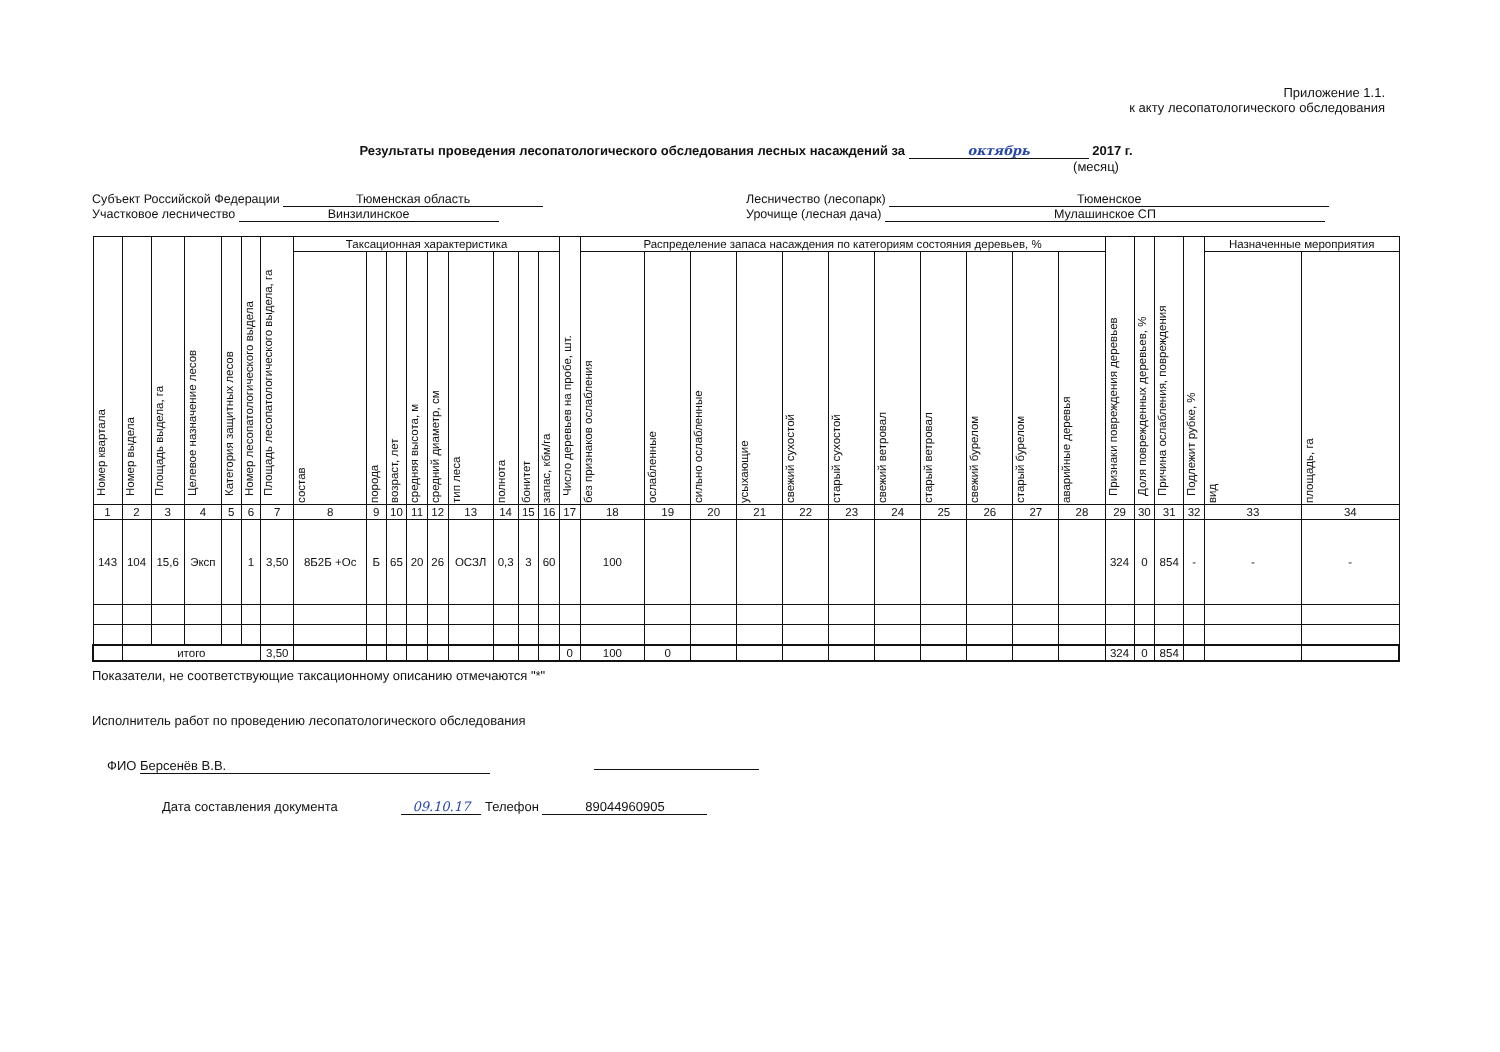Приложение 1.1.
к акту лесопатологического обследования
Результаты проведения лесопатологического обследования лесных насаждений за октябрь 2017 г.
(месяц)
Субъект Российской Федерации Тюменская область
Участковое лесничество Винзилинское
Лесничество (лесопарк) Тюменское
Урочище (лесная дача) Мулашинское СП
| Номер квартала | Номер выдела | Площадь выдела, га | Целевое назначение лесов | Категория защитных лесов | Номер лесопатологического выдела | Площадь лесопатологического выдела, га | Таксационная характеристика | | | | | | | | | Число деревьев на пробе, шт. | Распределение запаса насаждения по категориям состояния деревьев, % | | | | | | | | | | | Признаки повреждения деревьев | Доля поврежденных деревьев, % | Причина ослабления, повреждения | Подлежит рубке, % | Назначенные мероприятия | |
| --- | --- | --- | --- | --- | --- | --- | --- | --- | --- | --- | --- | --- | --- | --- | --- | --- | --- | --- | --- | --- | --- | --- | --- | --- | --- | --- | --- | --- | --- | --- | --- | --- | --- |
| | | | | | | | состав | порода | возраст, лет | средняя высота, м | средний диаметр, см | тип леса | полнота | бонитет | запас, кбм/га | | без признаков ослабления | ослабленные | сильно ослабленные | усыхающие | свежий сухостой | старый сухостой | свежий ветровал | старый ветровал | свежий бурелом | старый бурелом | аварийные деревья | | | | | вид | площадь, га |
| 1 | 2 | 3 | 4 | 5 | 6 | 7 | 8 | 9 | 10 | 11 | 12 | 13 | 14 | 15 | 16 | 17 | 18 | 19 | 20 | 21 | 22 | 23 | 24 | 25 | 26 | 27 | 28 | 29 | 30 | 31 | 32 | 33 | 34 |
| 143 | 104 | 15,6 | Эксп | | 1 | 3,50 | 8Б2Б +Ос | Б | 65 | 20 | 26 | ОСЗЛ | 0,3 | 3 | 60 | | 100 | | | | | | | | | | | 324 | 0 | 854 | - | - | - |
| | итого | | | | | 3,50 | | | | | | | | | | 0 | 100 | 0 | | | | | | | | | | 324 | 0 | 854 | | | |
Показатели, не соответствующие таксационному описанию отмечаются "*"
Исполнитель работ по проведению лесопатологического обследования
ФИО Берсенёв В.В.
Дата составления документа 09.10.17 Телефон 89044960905